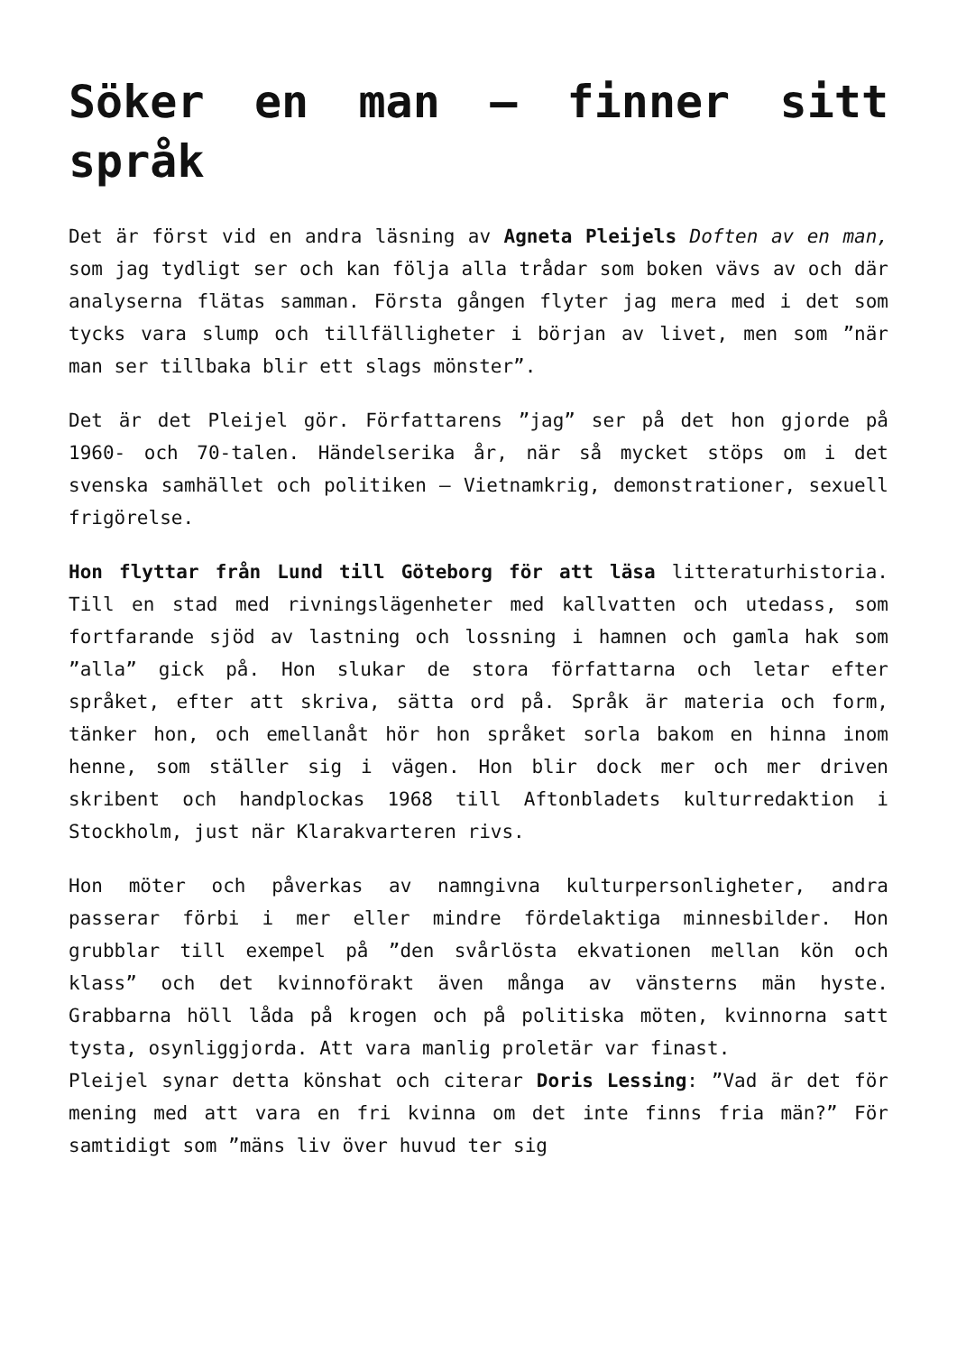Söker en man – finner sitt språk
Det är först vid en andra läsning av Agneta Pleijels Doften av en man, som jag tydligt ser och kan följa alla trådar som boken vävs av och där analyserna flätas samman. Första gången flyter jag mera med i det som tycks vara slump och tillfälligheter i början av livet, men som ”när man ser tillbaka blir ett slags mönster”.
Det är det Pleijel gör. Författarens ”jag” ser på det hon gjorde på 1960- och 70-talen. Händelserika år, när så mycket stöps om i det svenska samhället och politiken – Vietnamkrig, demonstrationer, sexuell frigörelse.
Hon flyttar från Lund till Göteborg för att läsa litteraturhistoria. Till en stad med rivningslägenheter med kallvatten och utedass, som fortfarande sjöd av lastning och lossning i hamnen och gamla hak som ”alla” gick på. Hon slukar de stora författarna och letar efter språket, efter att skriva, sätta ord på. Språk är materia och form, tänker hon, och emellanåt hör hon språket sorla bakom en hinna inom henne, som ställer sig i vägen. Hon blir dock mer och mer driven skribent och handplockas 1968 till Aftonbladets kulturredaktion i Stockholm, just när Klarakvarteren rivs.
Hon möter och påverkas av namngivna kulturpersonligheter, andra passerar förbi i mer eller mindre fördelaktiga minnesbilder. Hon grubblar till exempel på ”den svårlösta ekvationen mellan kön och klass” och det kvinnoförakt även många av vänsterns män hyste. Grabbarna höll låda på krogen och på politiska möten, kvinnorna satt tysta, osynliggjorda. Att vara manlig proletär var finast.
Pleijel synar detta könshat och citerar Doris Lessing: ”Vad är det för mening med att vara en fri kvinna om det inte finns fria män?” För samtidigt som ”mäns liv över huvud ter sig